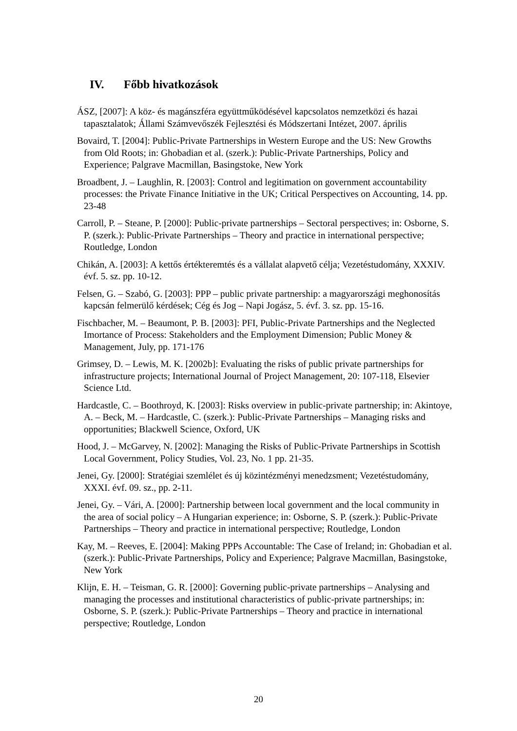IV. Főbb hivatkozások
ÁSZ, [2007]: A köz- és magánszféra együttműködésével kapcsolatos nemzetközi és hazai tapasztalatok; Állami Számvevőszék Fejlesztési és Módszertani Intézet, 2007. április
Bovaird, T. [2004]: Public-Private Partnerships in Western Europe and the US: New Growths from Old Roots; in: Ghobadian et al. (szerk.): Public-Private Partnerships, Policy and Experience; Palgrave Macmillan, Basingstoke, New York
Broadbent, J. – Laughlin, R. [2003]: Control and legitimation on government accountability processes: the Private Finance Initiative in the UK; Critical Perspectives on Accounting, 14. pp. 23-48
Carroll, P. – Steane, P. [2000]: Public-private partnerships – Sectoral perspectives; in: Osborne, S. P. (szerk.): Public-Private Partnerships – Theory and practice in international perspective; Routledge, London
Chikán, A. [2003]: A kettős értékteremtés és a vállalat alapvető célja; Vezetéstudomány, XXXIV. évf. 5. sz. pp. 10-12.
Felsen, G. – Szabó, G. [2003]: PPP – public private partnership: a magyarországi meghonosítás kapcsán felmerülő kérdések; Cég és Jog – Napi Jogász, 5. évf. 3. sz. pp. 15-16.
Fischbacher, M. – Beaumont, P. B. [2003]: PFI, Public-Private Partnerships and the Neglected Imortance of Process: Stakeholders and the Employment Dimension; Public Money & Management, July, pp. 171-176
Grimsey, D. – Lewis, M. K. [2002b]: Evaluating the risks of public private partnerships for infrastructure projects; International Journal of Project Management, 20: 107-118, Elsevier Science Ltd.
Hardcastle, C. – Boothroyd, K. [2003]: Risks overview in public-private partnership; in: Akintoye, A. – Beck, M. – Hardcastle, C. (szerk.): Public-Private Partnerships – Managing risks and opportunities; Blackwell Science, Oxford, UK
Hood, J. – McGarvey, N. [2002]: Managing the Risks of Public-Private Partnerships in Scottish Local Government, Policy Studies, Vol. 23, No. 1 pp. 21-35.
Jenei, Gy. [2000]: Stratégiai szemlélet és új közintézményi menedzsment; Vezetéstudomány, XXXI. évf. 09. sz., pp. 2-11.
Jenei, Gy. – Vári, A. [2000]: Partnership between local government and the local community in the area of social policy – A Hungarian experience; in: Osborne, S. P. (szerk.): Public-Private Partnerships – Theory and practice in international perspective; Routledge, London
Kay, M. – Reeves, E. [2004]: Making PPPs Accountable: The Case of Ireland; in: Ghobadian et al. (szerk.): Public-Private Partnerships, Policy and Experience; Palgrave Macmillan, Basingstoke, New York
Klijn, E. H. – Teisman, G. R. [2000]: Governing public-private partnerships – Analysing and managing the processes and institutional characteristics of public-private partnerships; in: Osborne, S. P. (szerk.): Public-Private Partnerships – Theory and practice in international perspective; Routledge, London
20